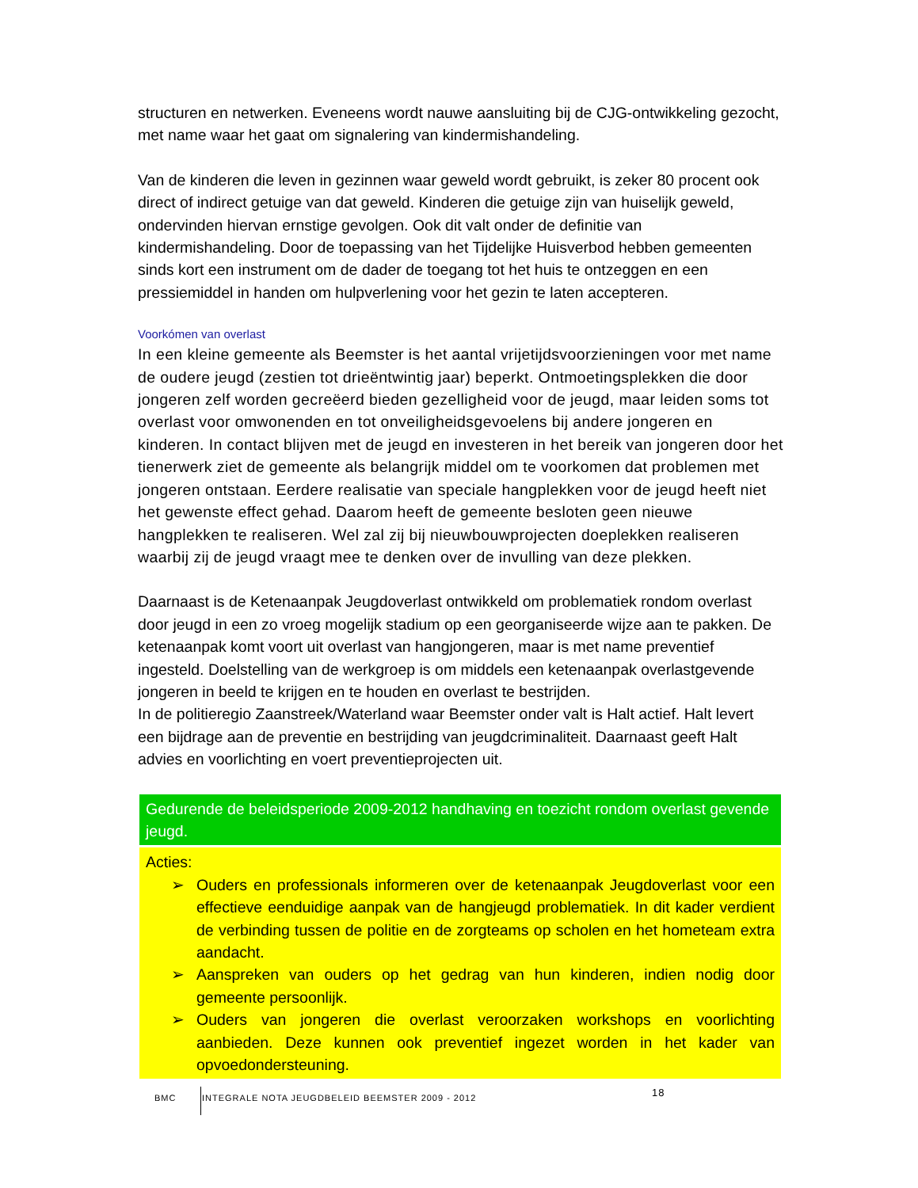structuren en netwerken. Eveneens wordt nauwe aansluiting bij de CJG-ontwikkeling gezocht, met name waar het gaat om signalering van kindermishandeling.
Van de kinderen die leven in gezinnen waar geweld wordt gebruikt, is zeker 80 procent ook direct of indirect getuige van dat geweld. Kinderen die getuige zijn van huiselijk geweld, ondervinden hiervan ernstige gevolgen. Ook dit valt onder de definitie van kindermishandeling. Door de toepassing van het Tijdelijke Huisverbod hebben gemeenten sinds kort een instrument om de dader de toegang tot het huis te ontzeggen en een pressiemiddel in handen om hulpverlening voor het gezin te laten accepteren.
Voorkómen van overlast
In een kleine gemeente als Beemster is het aantal vrijetijdsvoorzieningen voor met name de oudere jeugd (zestien tot drieëntwintig jaar) beperkt. Ontmoetingsplekken die door jongeren zelf worden gecreëerd bieden gezelligheid voor de jeugd, maar leiden soms tot overlast voor omwonenden en tot onveiligheidsgevoelens bij andere jongeren en kinderen. In contact blijven met de jeugd en investeren in het bereik van jongeren door het tienerwerk ziet de gemeente als belangrijk middel om te voorkomen dat problemen met jongeren ontstaan. Eerdere realisatie van speciale hangplekken voor de jeugd heeft niet het gewenste effect gehad. Daarom heeft de gemeente besloten geen nieuwe hangplekken te realiseren. Wel zal zij bij nieuwbouwprojecten doeplekken realiseren waarbij zij de jeugd vraagt mee te denken over de invulling van deze plekken.
Daarnaast is de Ketenaanpak Jeugdoverlast ontwikkeld om problematiek rondom overlast door jeugd in een zo vroeg mogelijk stadium op een georganiseerde wijze aan te pakken. De ketenaanpak komt voort uit overlast van hangjongeren, maar is met name preventief ingesteld. Doelstelling van de werkgroep is om middels een ketenaanpak overlastgevende jongeren in beeld te krijgen en te houden en overlast te bestrijden.
In de politieregio Zaanstreek/Waterland waar Beemster onder valt is Halt actief. Halt levert een bijdrage aan de preventie en bestrijding van jeugdcriminaliteit. Daarnaast geeft Halt advies en voorlichting en voert preventieprojecten uit.
Gedurende de beleidsperiode 2009-2012 handhaving en toezicht rondom overlast gevende jeugd.
Acties:
➢ Ouders en professionals informeren over de ketenaanpak Jeugdoverlast voor een effectieve eenduidige aanpak van de hangjeugd problematiek. In dit kader verdient de verbinding tussen de politie en de zorgteams op scholen en het hometeam extra aandacht.
➢ Aanspreken van ouders op het gedrag van hun kinderen, indien nodig door gemeente persoonlijk.
➢ Ouders van jongeren die overlast veroorzaken workshops en voorlichting aanbieden. Deze kunnen ook preventief ingezet worden in het kader van opvoedondersteuning.
BMC
INTEGRALE NOTA JEUGDBELEID BEEMSTER 2009 - 2012 18